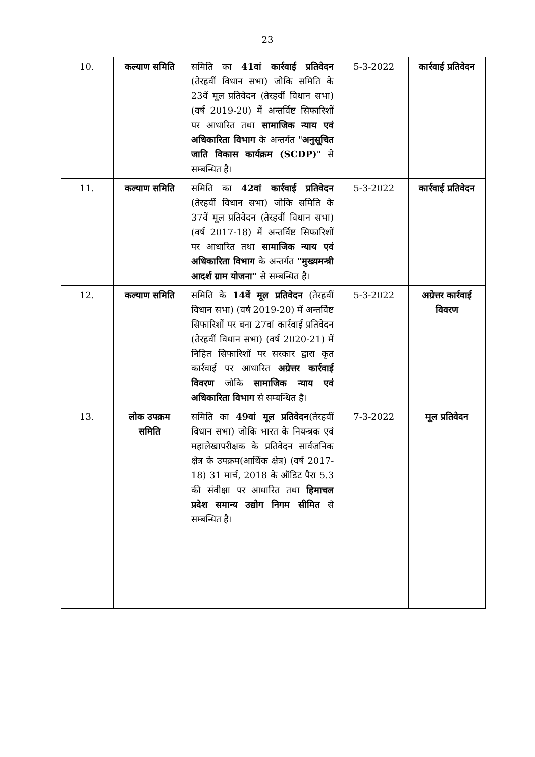23
| 10. | कल्याण समिति | समिति का 41वां कार्रवाई प्रतिवेदन (तेरहवीं विधान सभा) जोकि समिति के 23वें मूल प्रतिवेदन (तेरहवीं विधान सभा) (वर्ष 2019-20) में अन्तर्विष्ट सिफारिशों पर आधारित तथा सामाजिक न्याय एवं अधिकारिता विभाग के अन्तर्गत " अनुसूचित जाति विकास कार्यक्रम (SCDP) " से सम्बन्धित है। | 5-3-2022 | कार्रवाई प्रतिवेदन |
| 11. | कल्याण समिति | समिति का 42वां कार्रवाई प्रतिवेदन (तेरहवीं विधान सभा) जोकि समिति के 37वें मूल प्रतिवेदन (तेरहवीं विधान सभा) (वर्ष 2017-18) में अन्तर्विष्ट सिफारिशों पर आधारित तथा सामाजिक न्याय एवं अधिकारिता विभाग के अन्तर्गत "मुख्यमन्त्री आदर्श ग्राम योजना" से सम्बन्धित है। | 5-3-2022 | कार्रवाई प्रतिवेदन |
| 12. | कल्याण समिति | समिति के 14वें मूल प्रतिवेदन (तेरहवीं विधान सभा) (वर्ष 2019-20) में अन्तर्विष्ट सिफारिशों पर बना 27वां कार्रवाई प्रतिवेदन (तेरहवीं विधान सभा) (वर्ष 2020-21) में निहित सिफारिशों पर सरकार द्वारा कृत कार्रवाई पर आधारित अग्रेत्तर कार्रवाई विवरण जोकि सामाजिक न्याय एवं अधिकारिता विभाग से सम्बन्धित है। | 5-3-2022 | अग्रेत्तर कार्रवाई विवरण |
| 13. | लोक उपक्रम समिति | समिति का 49वां मूल प्रतिवेदन (तेरहवीं विधान सभा) जोकि भारत के नियन्त्रक एवं महालेखापरीक्षक के प्रतिवेदन सार्वजनिक क्षेत्र के उपक्रम(आर्थिक क्षेत्र) (वर्ष 2017-18) 31 मार्च, 2018 के ऑडिट पैरा 5.3 की संवीक्षा पर आधारित तथा हिमाचल प्रदेश समान्य उद्योग निगम सीमित से सम्बन्धित है। | 7-3-2022 | मूल प्रतिवेदन |